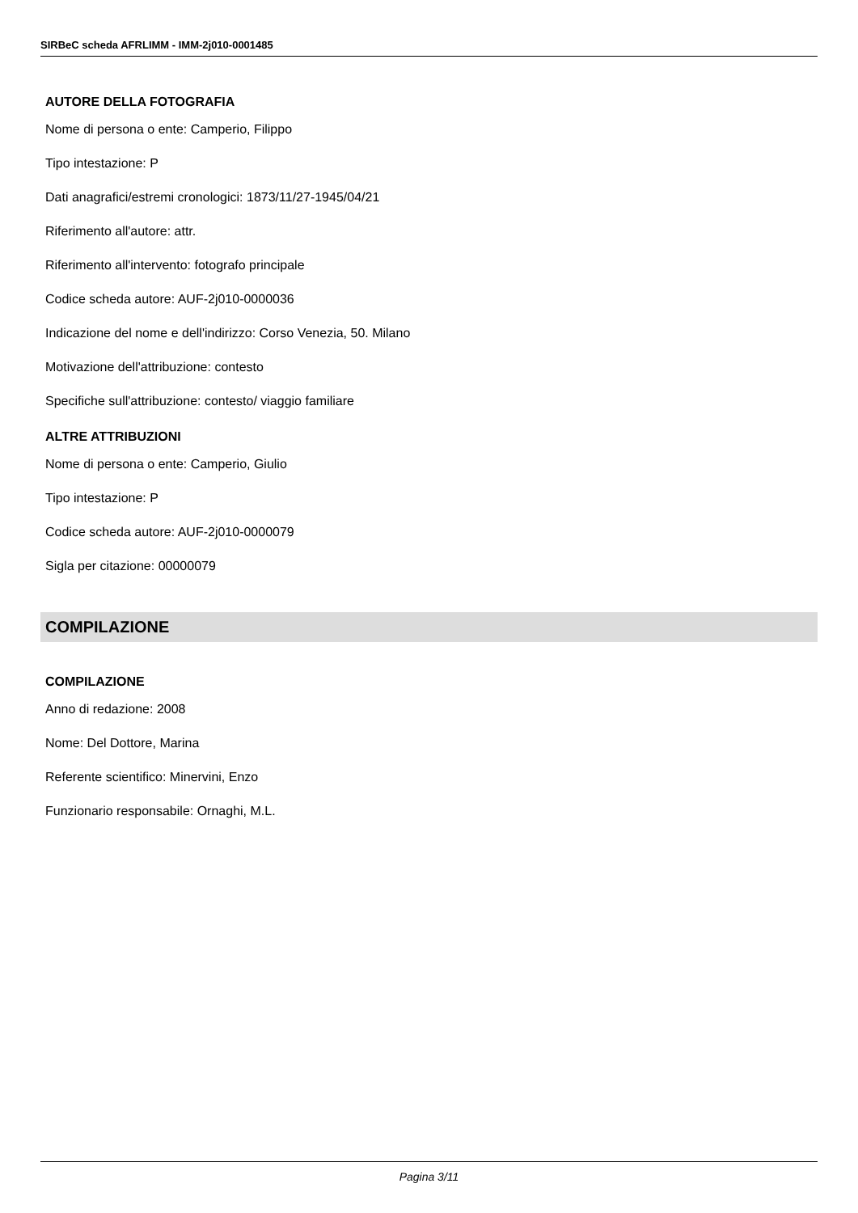SIRBeC scheda AFRLIMM - IMM-2j010-0001485
AUTORE DELLA FOTOGRAFIA
Nome di persona o ente: Camperio, Filippo
Tipo intestazione: P
Dati anagrafici/estremi cronologici: 1873/11/27-1945/04/21
Riferimento all'autore: attr.
Riferimento all'intervento: fotografo principale
Codice scheda autore: AUF-2j010-0000036
Indicazione del nome e dell'indirizzo: Corso Venezia, 50. Milano
Motivazione dell'attribuzione: contesto
Specifiche sull'attribuzione: contesto/ viaggio familiare
ALTRE ATTRIBUZIONI
Nome di persona o ente: Camperio, Giulio
Tipo intestazione: P
Codice scheda autore: AUF-2j010-0000079
Sigla per citazione: 00000079
COMPILAZIONE
COMPILAZIONE
Anno di redazione: 2008
Nome: Del Dottore, Marina
Referente scientifico: Minervini, Enzo
Funzionario responsabile: Ornaghi, M.L.
Pagina 3/11